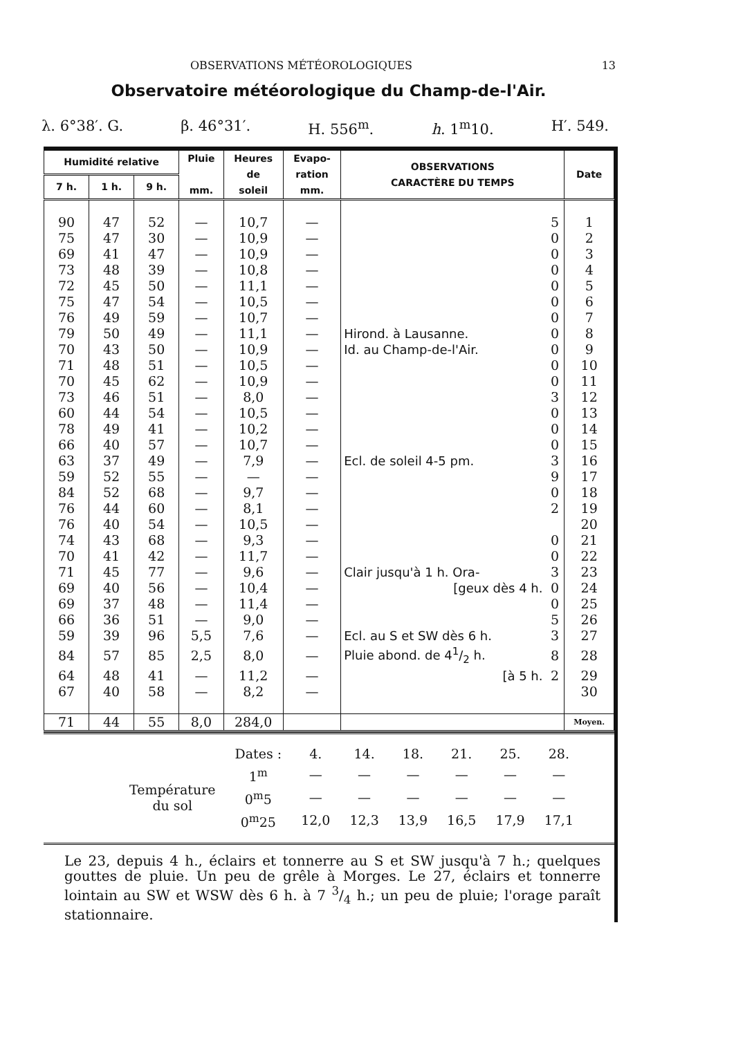OBSERVATIONS MÉTÉOROLOGIQUES 13
Observatoire météorologique du Champ-de-l'Air.
λ. 6°38′. G. β. 46°31′. H. 556<sup>m</sup>. h. 1<sup>m</sup>10. H′. 549.
| Humidité relative | | | Pluie mm. | Heures de soleil | Evapo- ration mm. | OBSERVATIONS CARACTÈRE DU TEMPS | | Date |
| --- | --- | --- | --- | --- | --- | --- | --- | --- |
| 7 h. | 1 h. | 9 h. | | | | | | |
| 90 | 47 | 52 | — | 10,7 | — | | 5 | 1 |
| 75 | 47 | 30 | — | 10,9 | — | | 0 | 2 |
| 69 | 41 | 47 | — | 10,9 | — | | 0 | 3 |
| 73 | 48 | 39 | — | 10,8 | — | | 0 | 4 |
| 72 | 45 | 50 | — | 11,1 | — | | 0 | 5 |
| 75 | 47 | 54 | — | 10,5 | — | | 0 | 6 |
| 76 | 49 | 59 | — | 10,7 | — | | 0 | 7 |
| 79 | 50 | 49 | — | 11,1 | — | Hirond. à Lausanne. | 0 | 8 |
| 70 | 43 | 50 | — | 10,9 | — | Id. au Champ-de-l'Air. | 0 | 9 |
| 71 | 48 | 51 | — | 10,5 | — | | 0 | 10 |
| 70 | 45 | 62 | — | 10,9 | — | | 0 | 11 |
| 73 | 46 | 51 | — | 8,0 | — | | 3 | 12 |
| 60 | 44 | 54 | — | 10,5 | — | | 0 | 13 |
| 78 | 49 | 41 | — | 10,2 | — | | 0 | 14 |
| 66 | 40 | 57 | — | 10,7 | — | | 0 | 15 |
| 63 | 37 | 49 | — | 7,9 | — | Ecl. de soleil 4-5 pm. | 3 | 16 |
| 59 | 52 | 55 | — | — | — | | 9 | 17 |
| 84 | 52 | 68 | — | 9,7 | — | | 0 | 18 |
| 76 | 44 | 60 | — | 8,1 | — | | 2 | 19 |
| 76 | 40 | 54 | — | 10,5 | — | | | 20 |
| 74 | 43 | 68 | — | 9,3 | — | | 0 | 21 |
| 70 | 41 | 42 | — | 11,7 | — | | 0 | 22 |
| 71 | 45 | 77 | — | 9,6 | — | Clair jusqu'à 1 h. Ora- | 3 | 23 |
| 69 | 40 | 56 | — | 10,4 | — | [geux dès 4 h. | 0 | 24 |
| 69 | 37 | 48 | — | 11,4 | — | | 0 | 25 |
| 66 | 36 | 51 | — | 9,0 | — | | 5 | 26 |
| 59 | 39 | 96 | 5,5 | 7,6 | — | Ecl. au S et SW dès 6 h. | 3 | 27 |
| 84 | 57 | 85 | 2,5 | 8,0 | — | Pluie abond. de 41/2 h. | 8 | 28 |
| 64 | 48 | 41 | — | 11,2 | — | [à 5 h. | 2 | 29 |
| 67 | 40 | 58 | — | 8,2 | — | | | 30 |
| 71 | 44 | 55 | 8,0 | 284,0 | | | | Moyen. |
| | Dates : | 4. | 14. | 18. | 21. | 25. | 28. |
| Température du sol | 1<sup>m</sup> | — | — | — | — | — | — |
| | 0<sup>m</sup>5 | — | — | — | — | — | — |
| | 0<sup>m</sup>25 | 12,0 | 12,3 | 13,9 | 16,5 | 17,9 | 17,1 |
Le 23, depuis 4 h., éclairs et tonnerre au S et SW jusqu'à 7 h.; quelques gouttes de pluie. Un peu de grêle à Morges. Le 27, éclairs et tonnerre lointain au SW et WSW dès 6 h. à 7 3/4 h.; un peu de pluie; l'orage paraît stationnaire.